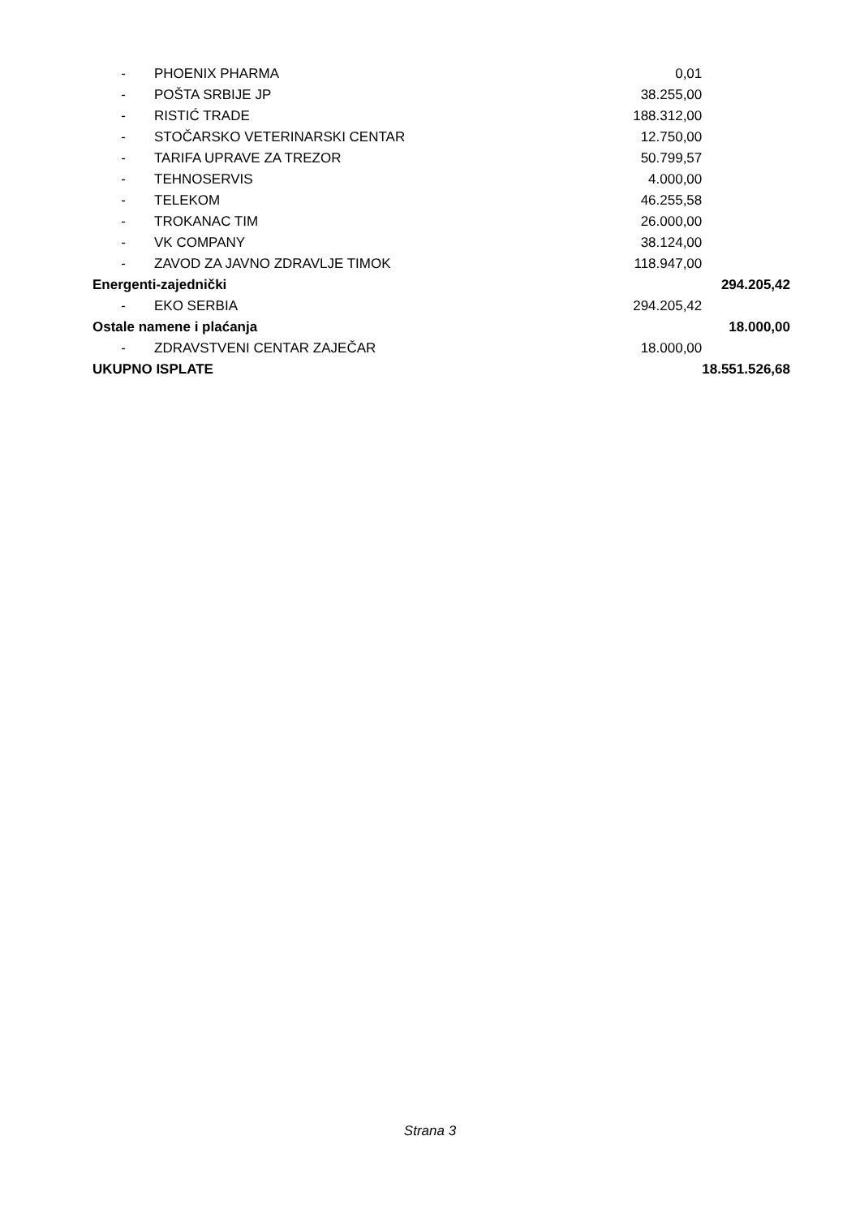| - | PHOENIX PHARMA | 0,01 | |
| - | POŠTA SRBIJE JP | 38.255,00 | |
| - | RISTIĆ TRADE | 188.312,00 | |
| - | STOČARSKO VETERINARSKI CENTAR | 12.750,00 | |
| - | TARIFA UPRAVE ZA TREZOR | 50.799,57 | |
| - | TEHNOSERVIS | 4.000,00 | |
| - | TELEKOM | 46.255,58 | |
| - | TROKANAC TIM | 26.000,00 | |
| - | VK COMPANY | 38.124,00 | |
| - | ZAVOD ZA JAVNO ZDRAVLJE TIMOK | 118.947,00 | |
| Energenti-zajednički | | | 294.205,42 |
| - | EKO SERBIA | 294.205,42 | |
| Ostale namene i plaćanja | | | 18.000,00 |
| - | ZDRAVSTVENI CENTAR ZAJEČAR | 18.000,00 | |
| UKUPNO ISPLATE | | | 18.551.526,68 |
Strana 3